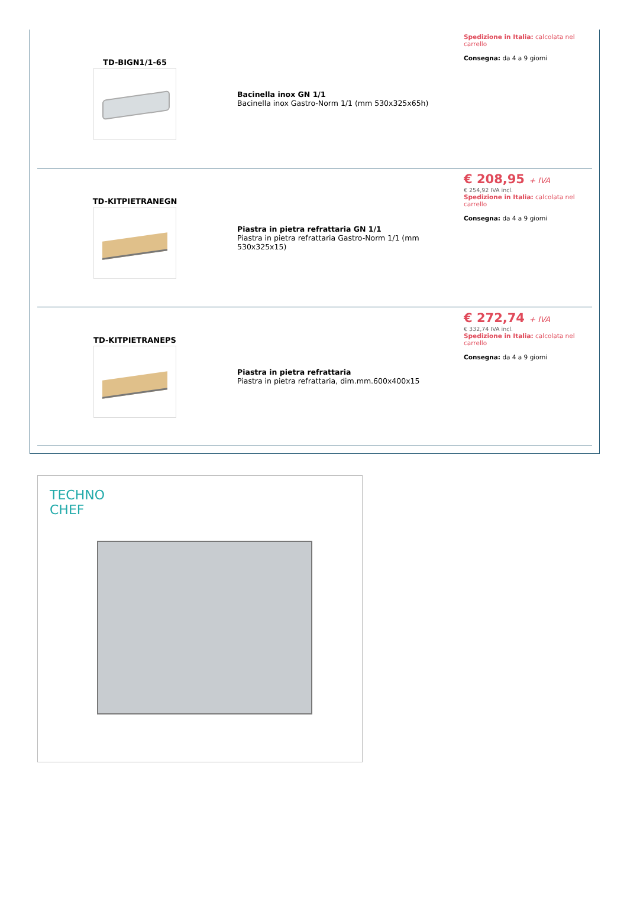| TD-BIGN1/1-65 | Bacinella inox GN 1/1 Bacinella inox Gastro-Norm 1/1 (mm 530x325x65h) | Spedizione in Italia: calcolata nel carrello Consegna: da 4 a 9 giorni |
| TD-KITPIETRANEGN | Piastra in pietra refrattaria GN 1/1 Piastra in pietra refrattaria Gastro-Norm 1/1 (mm 530x325x15) | € 208,95 + IVA € 254,92 IVA incl. Spedizione in Italia: calcolata nel carrello Consegna: da 4 a 9 giorni |
| TD-KITPIETRANEPS | Piastra in pietra refrattaria Piastra in pietra refrattaria, dim.mm.600x400x15 | € 272,74 + IVA € 332,74 IVA incl. Spedizione in Italia: calcolata nel carrello Consegna: da 4 a 9 giorni |
TECHNO
CHEF